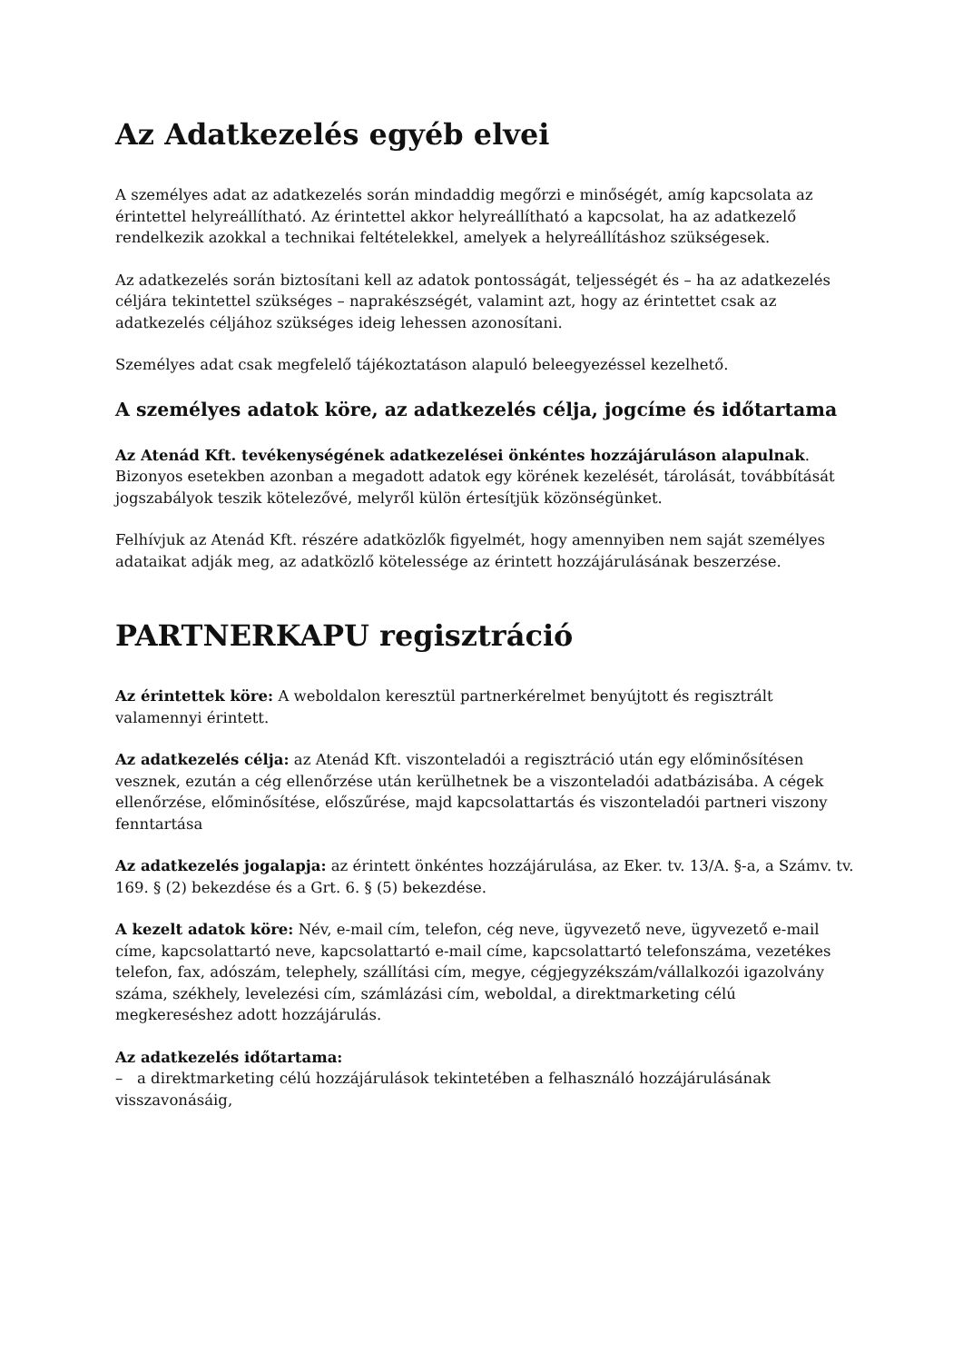Az Adatkezelés egyéb elvei
A személyes adat az adatkezelés során mindaddig megőrzi e minőségét, amíg kapcsolata az érintettel helyreállítható. Az érintettel akkor helyreállítható a kapcsolat, ha az adatkezelő rendelkezik azokkal a technikai feltételekkel, amelyek a helyreállításhoz szükségesek.
Az adatkezelés során biztosítani kell az adatok pontosságát, teljességét és – ha az adatkezelés céljára tekintettel szükséges – naprakészségét, valamint azt, hogy az érintettet csak az adatkezelés céljához szükséges ideig lehessen azonosítani.
Személyes adat csak megfelelő tájékoztatáson alapuló beleegyezéssel kezelhető.
A személyes adatok köre, az adatkezelés célja, jogcíme és időtartama
Az Atenád Kft. tevékenységének adatkezelései önkéntes hozzájáruláson alapulnak. Bizonyos esetekben azonban a megadott adatok egy körének kezelését, tárolását, továbbítását jogszabályok teszik kötelezővé, melyről külön értesítjük közönségünket.
Felhívjuk az Atenád Kft. részére adatközlők figyelmét, hogy amennyiben nem saját személyes adataikat adják meg, az adatközlő kötelessége az érintett hozzájárulásának beszerzése.
PARTNERKAPU regisztráció
Az érintettek köre: A weboldalon keresztül partnerkérelmet benyújtott és regisztrált valamennyi érintett.
Az adatkezelés célja: az Atenád Kft. viszonteladói a regisztráció után egy előminősítésen vesznek, ezután a cég ellenőrzése után kerülhetnek be a viszonteladói adatbázisába. A cégek ellenőrzése, előminősítése, előszűrése, majd kapcsolattartás és viszonteladói partneri viszony fenntartása
Az adatkezelés jogalapja: az érintett önkéntes hozzájárulása, az Eker. tv. 13/A. §-a, a Számv. tv. 169. § (2) bekezdése és a Grt. 6. § (5) bekezdése.
A kezelt adatok köre: Név, e-mail cím, telefon, cég neve, ügyvezető neve, ügyvezető e-mail címe, kapcsolattartó neve, kapcsolattartó e-mail címe, kapcsolattartó telefonszáma, vezetékes telefon, fax, adószám, telephely, szállítási cím, megye, cégjegyzékszám/vállalkozói igazolvány száma, székhely, levelezési cím, számlázási cím, weboldal, a direktmarketing célú megkereséshez adott hozzájárulás.
Az adatkezelés időtartama:
– a direktmarketing célú hozzájárulások tekintetében a felhasználó hozzájárulásának visszavonásáig,